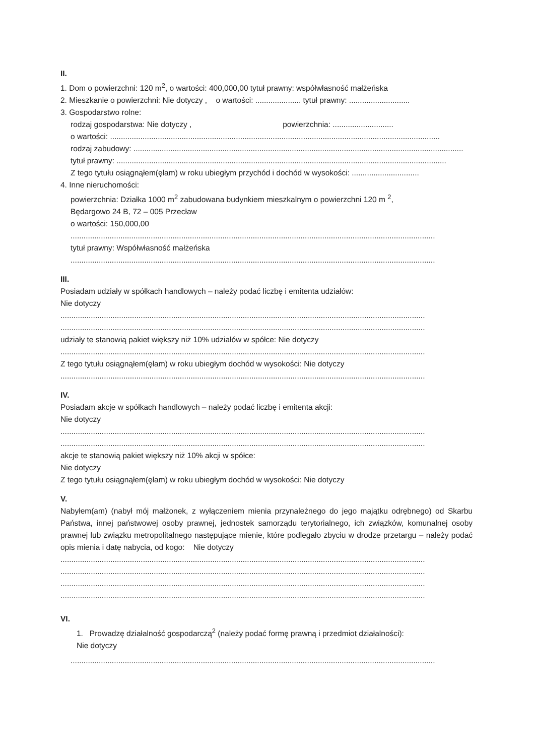II.
1. Dom o powierzchni: 120 m<sup>2</sup>, o wartości: 400,000,00 tytuł prawny: współwłasność małżeńska
2. Mieszkanie o powierzchni: Nie dotyczy , o wartości: ..................... tytuł prawny: ............................
3. Gospodarstwo rolne:
rodzaj gospodarstwa: Nie dotyczy , powierzchnia: ............................
o wartości: ........................................................................................................................................................
rodzaj zabudowy: ........................................................................................................................................................
tytuł prawny: ........................................................................................................................................................
Z tego tytułu osiągnąłem(ęłam) w roku ubiegłym przychód i dochód w wysokości: ...............................
4. Inne nieruchomości:
powierzchnia: Działka 1000 m<sup>2</sup> zabudowana budynkiem mieszkalnym o powierzchni 120 m <sup>2</sup>,
Będargowo 24 B, 72 – 005 Przecław
o wartości: 150,000,00
........................................................................................................................................................................
tytuł prawny: Współwłasność małżeńska
........................................................................................................................................................................
III.
Posiadam udziały w spółkach handlowych – należy podać liczbę i emitenta udziałów:
Nie dotyczy
........................................................................................................................................................................
........................................................................................................................................................................
udziały te stanowią pakiet większy niż 10% udziałów w spółce: Nie dotyczy
........................................................................................................................................................................
Z tego tytułu osiągnąłem(ęłam) w roku ubiegłym dochód w wysokości: Nie dotyczy
........................................................................................................................................................................
IV.
Posiadam akcje w spółkach handlowych – należy podać liczbę i emitenta akcji:
Nie dotyczy
........................................................................................................................................................................
........................................................................................................................................................................
akcje te stanowią pakiet większy niż 10% akcji w spółce:
Nie dotyczy
Z tego tytułu osiągnąłem(ęłam) w roku ubiegłym dochód w wysokości: Nie dotyczy
V.
Nabyłem(am) (nabył mój małżonek, z wyłączeniem mienia przynależnego do jego majątku odrębnego) od Skarbu Państwa, innej państwowej osoby prawnej, jednostek samorządu terytorialnego, ich związków, komunalnej osoby prawnej lub związku metropolitalnego następujące mienie, które podlegało zbyciu w drodze przetargu – należy podać opis mienia i datę nabycia, od kogo: Nie dotyczy
........................................................................................................................................................................
........................................................................................................................................................................
........................................................................................................................................................................
........................................................................................................................................................................
VI.
1. Prowadzę działalność gospodarczą<sup>2</sup> (należy podać formę prawną i przedmiot działalności):
Nie dotyczy
........................................................................................................................................................................